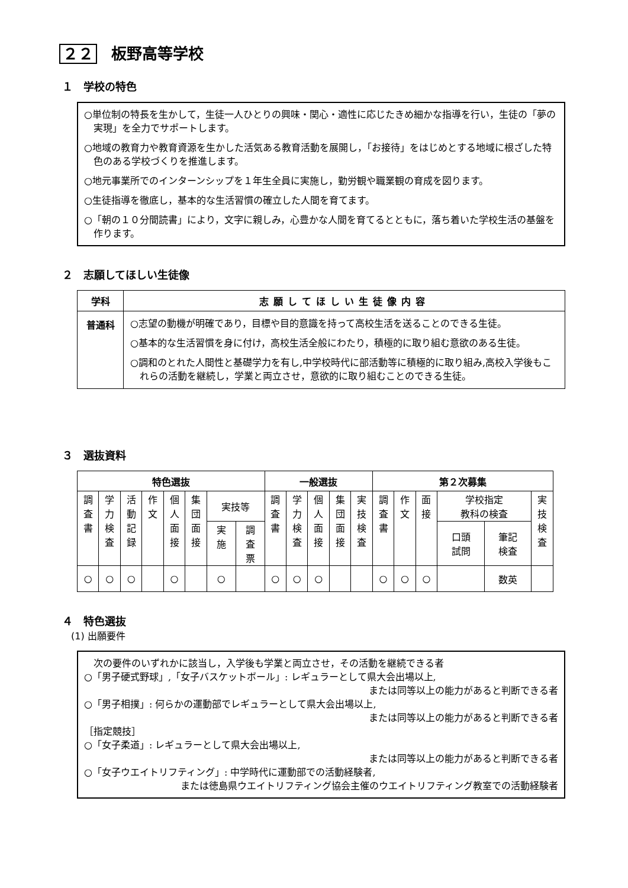２２ 板野高等学校
１　学校の特色
○単位制の特長を生かして，生徒一人ひとりの興味・関心・適性に応じたきめ細かな指導を行い，生徒の「夢の実現」を全力でサポートします。
○地域の教育力や教育資源を生かした活気ある教育活動を展開し，「お接待」をはじめとする地域に根ざした特色のある学校づくりを推進します。
○地元事業所でのインターンシップを１年生全員に実施し，勤労観や職業観の育成を図ります。
○生徒指導を徹底し，基本的な生活習慣の確立した人間を育てます。
○「朝の１０分間読書」により，文字に親しみ，心豊かな人間を育てるとともに，落ち着いた学校生活の基盤を作ります。
２　志願してほしい生徒像
| 学科 | 志願してほしい生徒像内容 |
| --- | --- |
| 普通科 | ○志望の動機が明確であり，目標や目的意識を持って高校生活を送ることのできる生徒。 ○基本的な生活習慣を身に付け，高校生活全般にわたり，積極的に取り組む意欲のある生徒。 ○調和のとれた人間性と基礎学力を有し,中学校時代に部活動等に積極的に取り組み,高校入学後もこれらの活動を継続し，学業と両立させ，意欲的に取り組むことのできる生徒。 |
３　選抜資料
| 特色選抜 | | | | | | | | 一般選抜 | | | | | 第２次募集 | | | | | |
| --- | --- | --- | --- | --- | --- | --- | --- | --- | --- | --- | --- | --- | --- | --- | --- | --- | --- | --- |
| 調 査 書 | 学 力 検 査 | 活 動 記 録 | 作 文 | 個 人 面 接 | 集 団 面 接 | 実技等 | | 調 査 書 | 学 力 検 査 | 個 人 面 接 | 集 団 面 接 | 実 技 検 査 | 調 査 書 | 作 文 | 面 接 | 学校指定 教科の検査 | | 実 技 検 査 |
| | | | | | | 実 施 | 調 査 票 | | | | | | | | | 口頭 試問 | 筆記 検査 | |
| ○ | ○ | ○ | | ○ | | ○ | | ○ | ○ | ○ | | | ○ | ○ | ○ | | 数英 | |
４　特色選抜
(1) 出願要件
　次の要件のいずれかに該当し，入学後も学業と両立させ，その活動を継続できる者
○「男子硬式野球」,「女子バスケットボール」: レギュラーとして県大会出場以上,
または同等以上の能力があると判断できる者
○「男子相撲」: 何らかの運動部でレギュラーとして県大会出場以上,
または同等以上の能力があると判断できる者
［指定競技］
○「女子柔道」: レギュラーとして県大会出場以上,
または同等以上の能力があると判断できる者
○「女子ウエイトリフティング」: 中学時代に運動部での活動経験者,
または徳島県ウエイトリフティング協会主催のウエイトリフティング教室での活動経験者